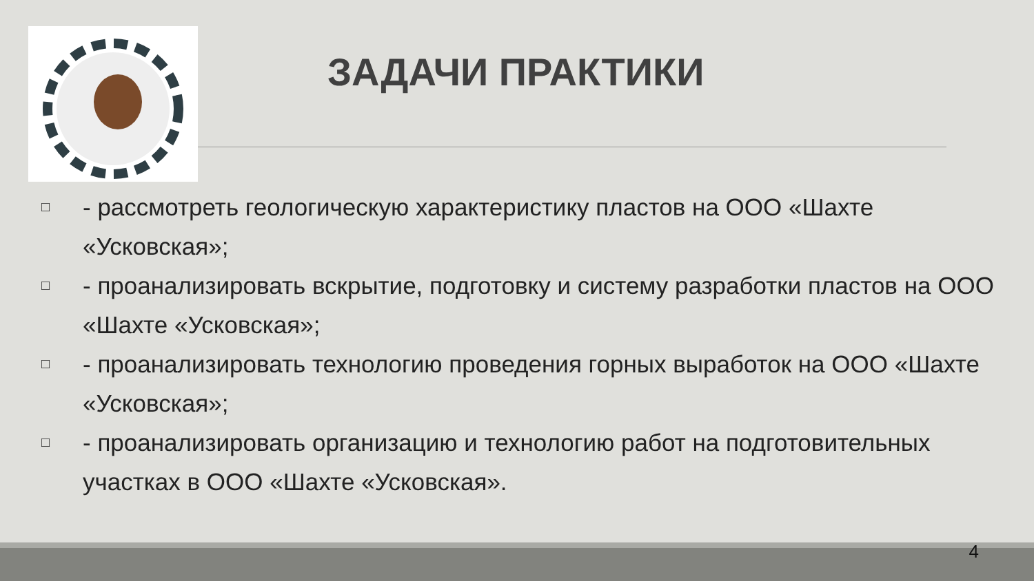ЗАДАЧИ ПРАКТИКИ
□ - рассмотреть геологическую характеристику пластов на ООО «Шахте «Усковская»;
□ - проанализировать вскрытие, подготовку и систему разработки пластов на ООО «Шахте «Усковская»;
□ - проанализировать технологию проведения горных выработок на ООО «Шахте «Усковская»;
□ - проанализировать организацию и технологию работ на подготовительных участках в ООО «Шахте «Усковская».
4